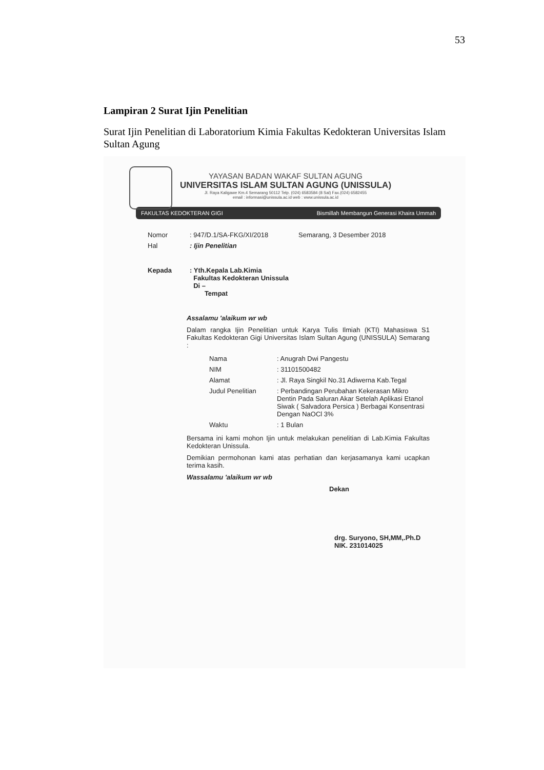53
Lampiran 2 Surat Ijin Penelitian
Surat Ijin Penelitian di Laboratorium Kimia Fakultas Kedokteran Universitas Islam Sultan Agung
YAYASAN BADAN WAKAF SULTAN AGUNG
UNIVERSITAS ISLAM SULTAN AGUNG (UNISSULA)
Jl. Raya Kaligawe Km.4 Semarang 50112 Telp. (024) 6583584 (8 Sal) Fax.(024) 6582455
email : informasi@unissula.ac.id web : www.unissula.ac.id
FAKULTAS KEDOKTERAN GIGI Bismillah Membangun Generasi Khaira Ummah
| Nomor | : 947/D.1/SA-FKG/XI/2018 | Semarang, 3 Desember 2018 |
| Hal | : Ijin Penelitian | |
| Kepada | : Yth.Kepala Lab.Kimia Fakultas Kedokteran Unissula Di – Tempat | |
Assalamu 'alaikum wr wb
Dalam rangka Ijin Penelitian untuk Karya Tulis Ilmiah (KTI) Mahasiswa S1 Fakultas Kedokteran Gigi Universitas Islam Sultan Agung (UNISSULA) Semarang :
| Nama | : Anugrah Dwi Pangestu |
| NIM | : 31101500482 |
| Alamat | : Jl. Raya Singkil No.31 Adiwerna Kab.Tegal |
| Judul Penelitian | : Perbandingan Perubahan Kekerasan Mikro Dentin Pada Saluran Akar Setelah Aplikasi Etanol Siwak ( Salvadora Persica ) Berbagai Konsentrasi Dengan NaOCl 3% |
| Waktu | : 1 Bulan |
Bersama ini kami mohon Ijin untuk melakukan penelitian di Lab.Kimia Fakultas Kedokteran Unissula.
Demikian permohonan kami atas perhatian dan kerjasamanya kami ucapkan terima kasih.
Wassalamu 'alaikum wr wb
Dekan
drg. Suryono, SH,MM,.Ph.D
NIK. 231014025